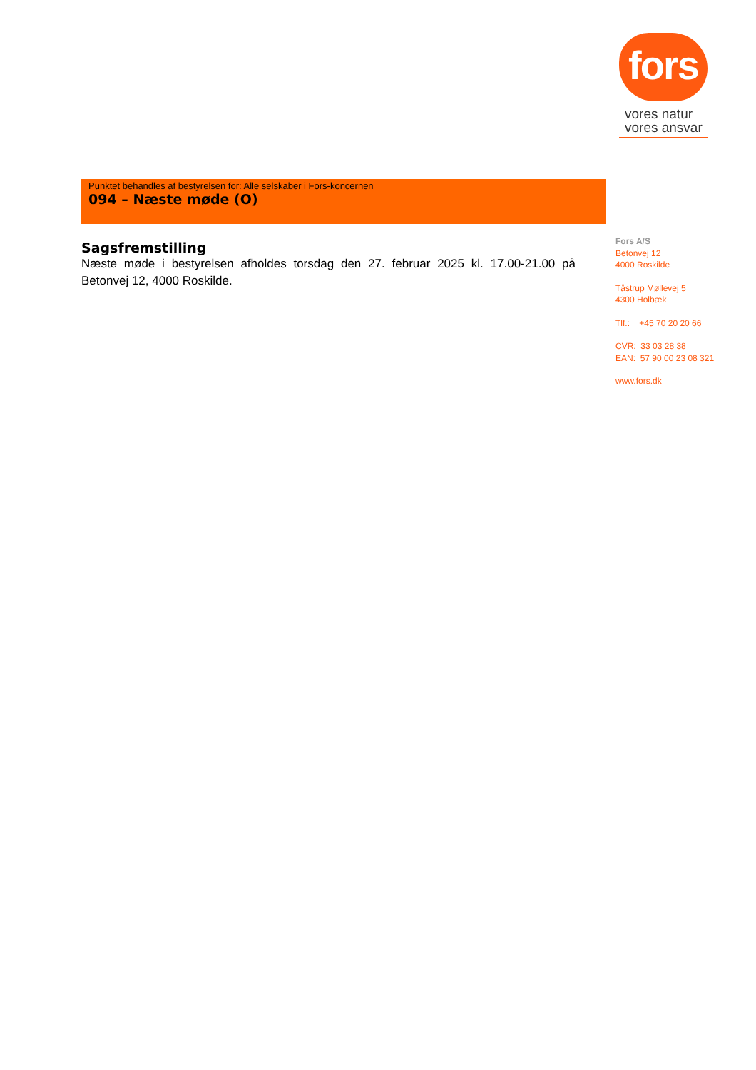fors
vores natur
vores ansvar
Punktet behandles af bestyrelsen for: Alle selskaber i Fors-koncernen
094 – Næste møde (O)
Sagsfremstilling
Næste møde i bestyrelsen afholdes torsdag den 27. februar 2025 kl. 17.00-21.00 på Betonvej 12, 4000 Roskilde.
Fors A/S
Betonvej 12
4000 Roskilde
Tåstrup Møllevej 5
4300 Holbæk
Tlf.: +45 70 20 20 66
CVR: 33 03 28 38
EAN: 57 90 00 23 08 321
www.fors.dk